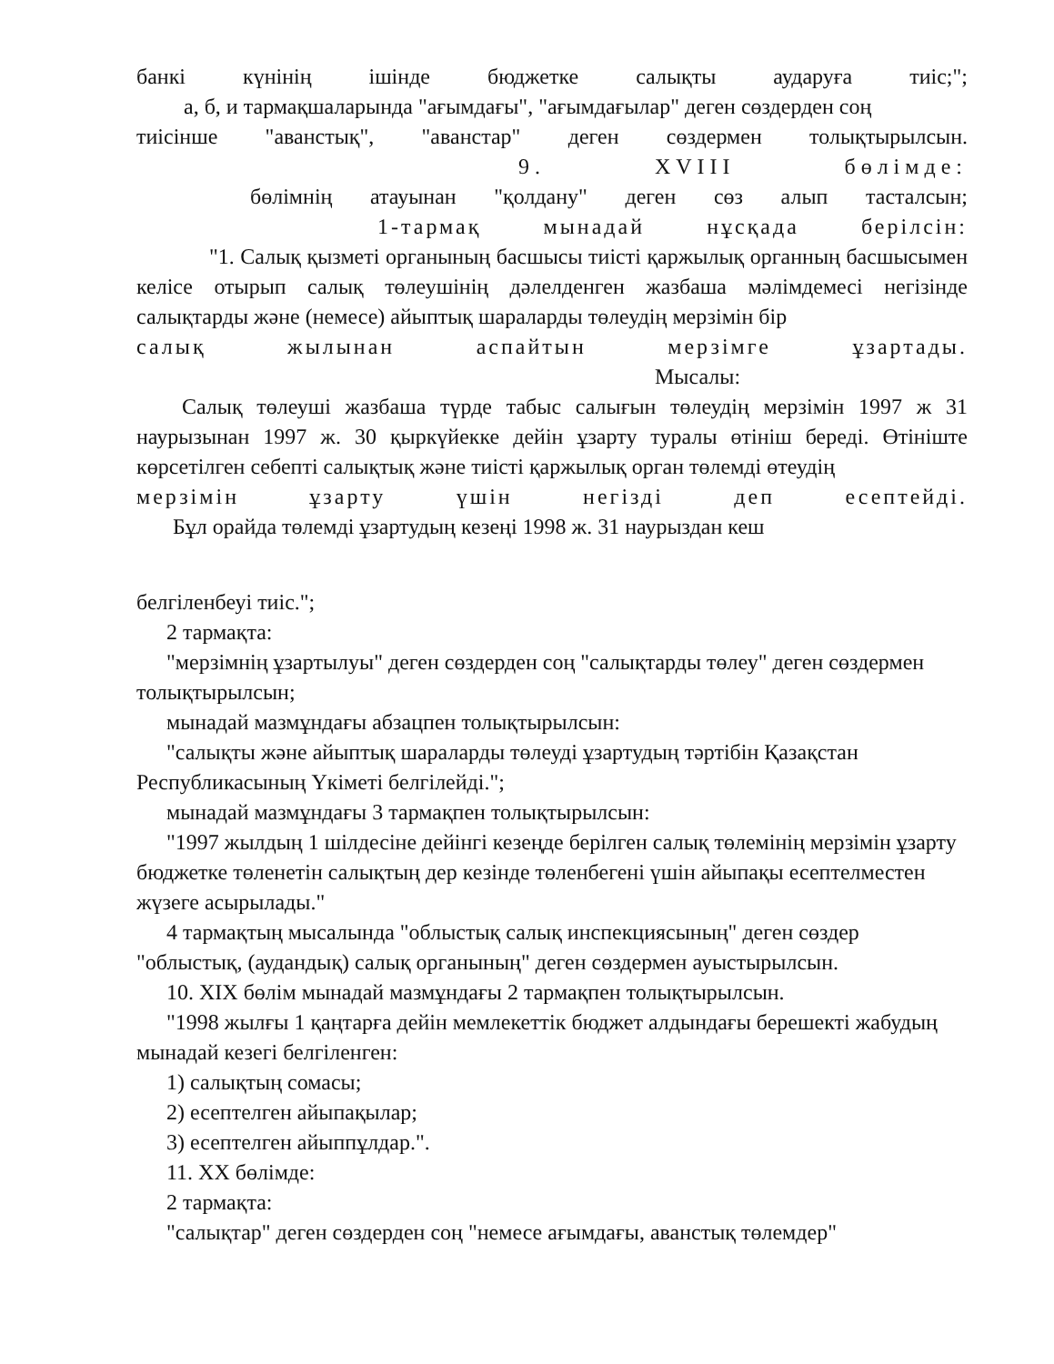банкі күнінің ішінде бюджетке салықты аударуға тиіс;";
а, б, и тармақшаларында "ағымдағы", "ағымдағылар" деген сөздерден соң
тиісінше "аванстық", "аванстар" деген сөздермен толықтырылсын.
9. XVIII бөлімде:
бөлімнің атауынан "қолдану" деген сөз алып тасталсын;
1-тармақ мынадай нұсқада берілсін:
"1. Салық қызметі органының басшысы тиісті қаржылық органның басшысымен келісе отырып салық төлеушінің дәлелденген жазбаша мәлімдемесі негізінде салықтарды және (немесе) айыптық шараларды төлеудің мерзімін бір
салық жылынан аспайтын мерзімге ұзартады.
Мысалы:
Салық төлеуші жазбаша түрде табыс салығын төлеудің мерзімін 1997 ж 31 наурызынан 1997 ж. 30 қыркүйекке дейін ұзарту туралы өтініш береді. Өтініште көрсетілген себепті салықтық және тиісті қаржылық орган төлемді өтеудің
мерзімін ұзарту үшін негізді деп есептейді.
Бұл орайда төлемді ұзартудың кезеңі 1998 ж. 31 наурыздан кеш
белгіленбеуі тиіс.";
2 тармақта:
"мерзімнің ұзартылуы" деген сөздерден соң "салықтарды төлеу" деген сөздермен толықтырылсын;
мынадай мазмұндағы абзацпен толықтырылсын:
"салықты және айыптық шараларды төлеуді ұзартудың тәртібін Қазақстан Республикасының Үкіметі белгілейді.";
мынадай мазмұндағы 3 тармақпен толықтырылсын:
"1997 жылдың 1 шілдесіне дейінгі кезеңде берілген салық төлемінің мерзімін ұзарту бюджетке төленетін салықтың дер кезінде төленбегені үшін айыпақы есептелместен жүзеге асырылады."
4 тармақтың мысалында "облыстық салық инспекциясының" деген сөздер "облыстық, (аудандық) салық органының" деген сөздермен ауыстырылсын.
10. XIX бөлім мынадай мазмұндағы 2 тармақпен толықтырылсын.
"1998 жылғы 1 қаңтарға дейін мемлекеттік бюджет алдындағы берешекті жабудың мынадай кезегі белгіленген:
1) салықтың сомасы;
2) есептелген айыпақылар;
3) есептелген айыппұлдар.".
11. XX бөлімде:
2 тармақта:
"салықтар" деген сөздерден соң "немесе ағымдағы, аванстық төлемдер"